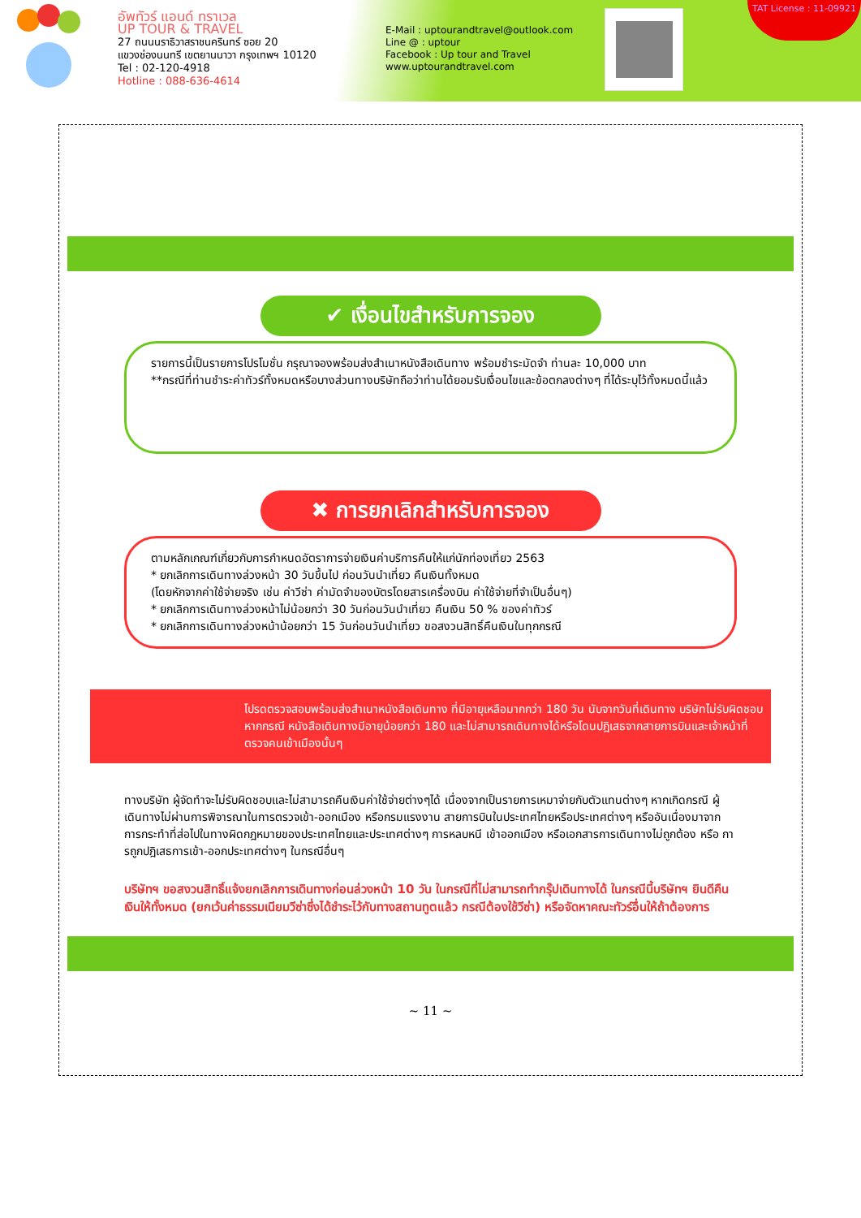อัพทัวร์ แอนด์ ทราเวล
UP TOUR & TRAVEL
27 ถนนนราธิวาสราชนครินทร์ ซอย 20
แขวงช่องนนทรี เขตยานนาวา กรุงเทพฯ 10120
Tel : 02-120-4918
Hotline : 088-636-4614
E-Mail : uptourandtravel@outlook.com
Line @ : uptour
Facebook : Up tour and Travel
www.uptourandtravel.com
TAT License : 11-09921
✔ เงื่อนไขสำหรับการจอง
รายการนี้เป็นรายการโปรโมชั่น กรุณาจองพร้อมส่งสำเนาหนังสือเดินทาง พร้อมชำระมัดจำ ท่านละ 10,000 บาท
**กรณีที่ท่านชำระค่าทัวร์ทั้งหมดหรือบางส่วนทางบริษัทถือว่าท่านได้ยอมรับเงื่อนไขและข้อตกลงต่างๆ ที่ได้ระบุไว้ทั้งหมดนี้แล้ว
✖ การยกเลิกสำหรับการจอง
ตามหลักเกณฑ์เกี่ยวกับการกำหนดอัตราการจ่ายเงินค่าบริการคืนให้แก่นักท่องเที่ยว 2563
* ยกเลิกการเดินทางล่วงหน้า 30 วันขึ้นไป ก่อนวันนำเที่ยว คืนเงินทั้งหมด
(โดยหักจากค่าใช้จ่ายจริง เช่น ค่าวีซ่า ค่ามัดจำของบัตรโดยสารเครื่องบิน ค่าใช้จ่ายที่จำเป็นอื่นๆ)
* ยกเลิกการเดินทางล่วงหน้าไม่น้อยกว่า 30 วันก่อนวันนำเที่ยว คืนเงิน 50 % ของค่าทัวร์
* ยกเลิกการเดินทางล่วงหน้าน้อยกว่า 15 วันก่อนวันนำเที่ยว ขอสงวนสิทธิ์คืนเงินในทุกกรณี
โปรดตรวจสอบพร้อมส่งสำเนาหนังสือเดินทาง ที่มีอายุเหลือมากกว่า 180 วัน นับจากวันที่เดินทาง บริษัทไม่รับผิดชอบหากกรณี หนังสือเดินทางมีอายุน้อยกว่า 180 และไม่สามารถเดินทางได้หรือโดนปฎิเสธจากสายการบินและเจ้าหน้าที่ตรวจคนเข้าเมืองนั้นๆ
ทางบริษัท ผู้จัดทำจะไม่รับผิดชอบและไม่สามารถคืนเงินค่าใช้จ่ายต่างๆได้ เนื่องจากเป็นรายการเหมาจ่ายกับตัวแทนต่างๆ หากเกิดกรณี ผู้เดินทางไม่ผ่านการพิจารณาในการตรวจเข้า-ออกเมือง หรือกรมแรงงาน สายการบินในประเทศไทยหรือประเทศต่างๆ หรืออันเนื่องมาจากการกระทำที่ส่อไปในทางผิดกฎหมายของประเทศไทยและประเทศต่างๆ การหลบหนี เข้าออกเมือง หรือเอกสารการเดินทางไม่ถูกต้อง หรือ การถูกปฎิเสธการเข้า-ออกประเทศต่างๆ ในกรณีอื่นๆ
บริษัทฯ ขอสงวนสิทธิ์แจ้งยกเลิกการเดินทางก่อนล่วงหน้า 10 วัน ในกรณีที่ไม่สามารถทำกรุ๊ปเดินทางได้ ในกรณีนี้บริษัทฯ ยินดีคืนเงินให้ทั้งหมด (ยกเว้นค่าธรรมเนียมวีซ่าซึ่งได้ชำระไว้กับทางสถานทูตแล้ว กรณีต้องใช้วีซ่า) หรือจัดหาคณะทัวร์อื่นให้ถ้าต้องการ
~ 11 ~